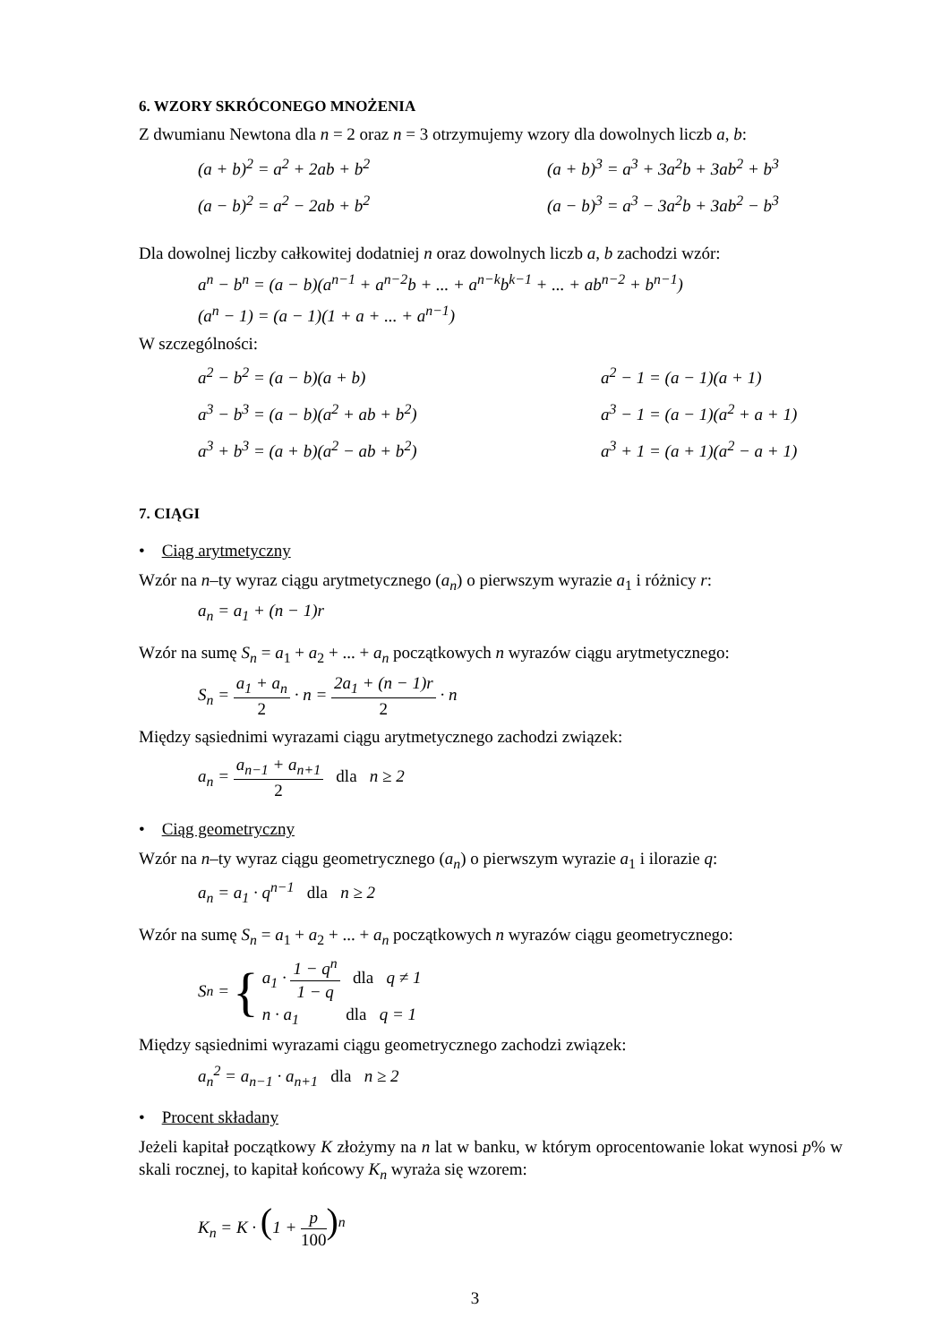6. WZORY SKRÓCONEGO MNOŻENIA
Z dwumianu Newtona dla n = 2 oraz n = 3 otrzymujemy wzory dla dowolnych liczb a, b:
(a + b)<sup>2</sup> = a<sup>2</sup> + 2ab + b<sup>2</sup> (a + b)<sup>3</sup> = a<sup>3</sup> + 3a<sup>2</sup>b + 3ab<sup>2</sup> + b<sup>3</sup>
(a − b)<sup>2</sup> = a<sup>2</sup> − 2ab + b<sup>2</sup> (a − b)<sup>3</sup> = a<sup>3</sup> − 3a<sup>2</sup>b + 3ab<sup>2</sup> − b<sup>3</sup>
Dla dowolnej liczby całkowitej dodatniej n oraz dowolnych liczb a, b zachodzi wzór:
a<sup>n</sup> − b<sup>n</sup> = (a − b)(a<sup>n−1</sup> + a<sup>n−2</sup>b + ... + a<sup>n−k</sup>b<sup>k−1</sup> + ... + ab<sup>n−2</sup> + b<sup>n−1</sup>)
(a<sup>n</sup> − 1) = (a − 1)(1 + a + ... + a<sup>n−1</sup>)
W szczególności:
a<sup>2</sup> − b<sup>2</sup> = (a − b)(a + b) a<sup>2</sup> − 1 = (a − 1)(a + 1)
a<sup>3</sup> − b<sup>3</sup> = (a − b)(a<sup>2</sup> + ab + b<sup>2</sup>) a<sup>3</sup> − 1 = (a − 1)(a<sup>2</sup> + a + 1)
a<sup>3</sup> + b<sup>3</sup> = (a + b)(a<sup>2</sup> − ab + b<sup>2</sup>) a<sup>3</sup> + 1 = (a + 1)(a<sup>2</sup> − a + 1)
7. CIĄGI
• Ciąg arytmetyczny
Wzór na n–ty wyraz ciągu arytmetycznego (a<sub>n</sub>) o pierwszym wyrazie a<sub>1</sub> i różnicy r:
a<sub>n</sub> = a<sub>1</sub> + (n − 1)r
Wzór na sumę S<sub>n</sub> = a<sub>1</sub> + a<sub>2</sub> + ... + a<sub>n</sub> początkowych n wyrazów ciągu arytmetycznego:
S<sub>n</sub> = a<sub>1</sub> + a<sub>n</sub> 2 · n = 2a<sub>1</sub> + (n − 1)r 2 · n
Między sąsiednimi wyrazami ciągu arytmetycznego zachodzi związek:
a<sub>n</sub> = a<sub>n−1</sub> + a<sub>n+1</sub> 2 dla n ≥ 2
• Ciąg geometryczny
Wzór na n–ty wyraz ciągu geometrycznego (a<sub>n</sub>) o pierwszym wyrazie a<sub>1</sub> i ilorazie q:
a<sub>n</sub> = a<sub>1</sub> · q<sup>n−1</sup> dla n ≥ 2
Wzór na sumę S<sub>n</sub> = a<sub>1</sub> + a<sub>2</sub> + ... + a<sub>n</sub> początkowych n wyrazów ciągu geometrycznego:
S<sub>n</sub> = {
a<sub>1</sub> · 1 − q<sup>n</sup> 1 − q dla q ≠ 1
n · a<sub>1</sub> dla q = 1
Między sąsiednimi wyrazami ciągu geometrycznego zachodzi związek:
a<sub>n</sub><sup>2</sup> = a<sub>n−1</sub> · a<sub>n+1</sub> dla n ≥ 2
• Procent składany
Jeżeli kapitał początkowy K złożymy na n lat w banku, w którym oprocentowanie lokat wynosi p% w skali rocznej, to kapitał końcowy K<sub>n</sub> wyraża się wzorem:
K<sub>n</sub> = K · (1 + p 100)<sup>n</sup>
3